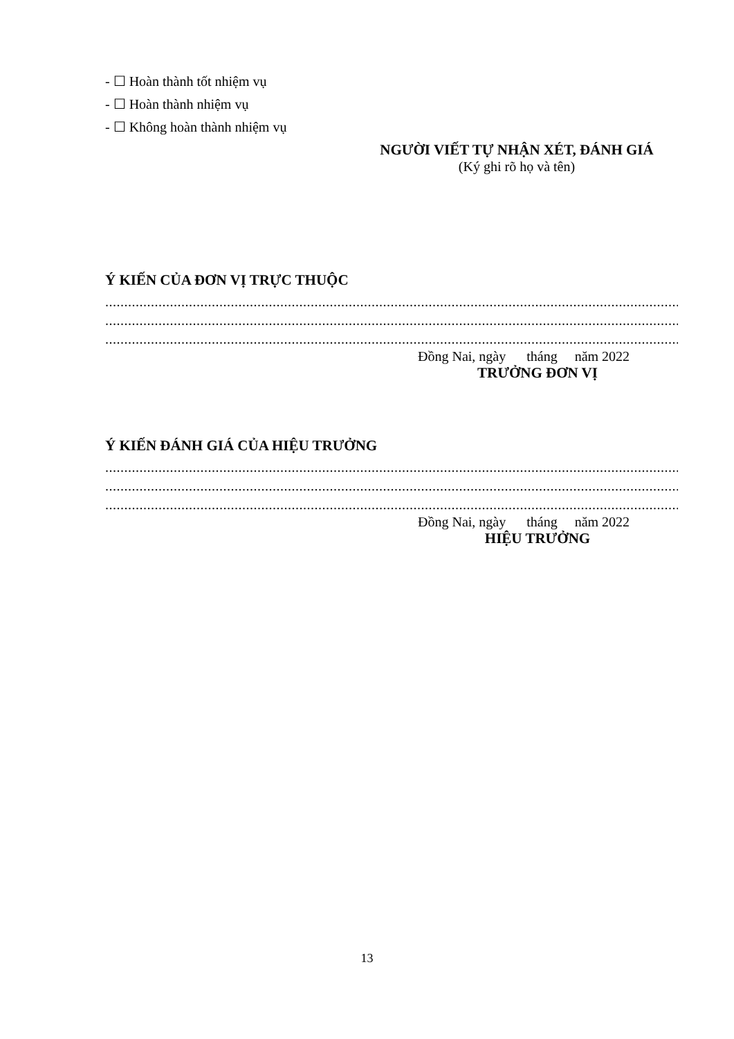- ☐ Hoàn thành tốt nhiệm vụ
- ☐ Hoàn thành nhiệm vụ
- ☐ Không hoàn thành nhiệm vụ
NGƯỜI VIẾT TỰ NHẬN XÉT, ĐÁNH GIÁ
(Ký ghi rõ họ và tên)
Ý KIẾN CỦA ĐƠN VỊ TRỰC THUỘC
........................................................................................................................................................................................
........................................................................................................................................................................................
........................................................................................................................................................................................
Đồng Nai, ngày tháng năm 2022
TRƯỞNG ĐƠN VỊ
Ý KIẾN ĐÁNH GIÁ CỦA HIỆU TRƯỞNG
........................................................................................................................................................................................
........................................................................................................................................................................................
........................................................................................................................................................................................
Đồng Nai, ngày tháng năm 2022
HIỆU TRƯỞNG
13